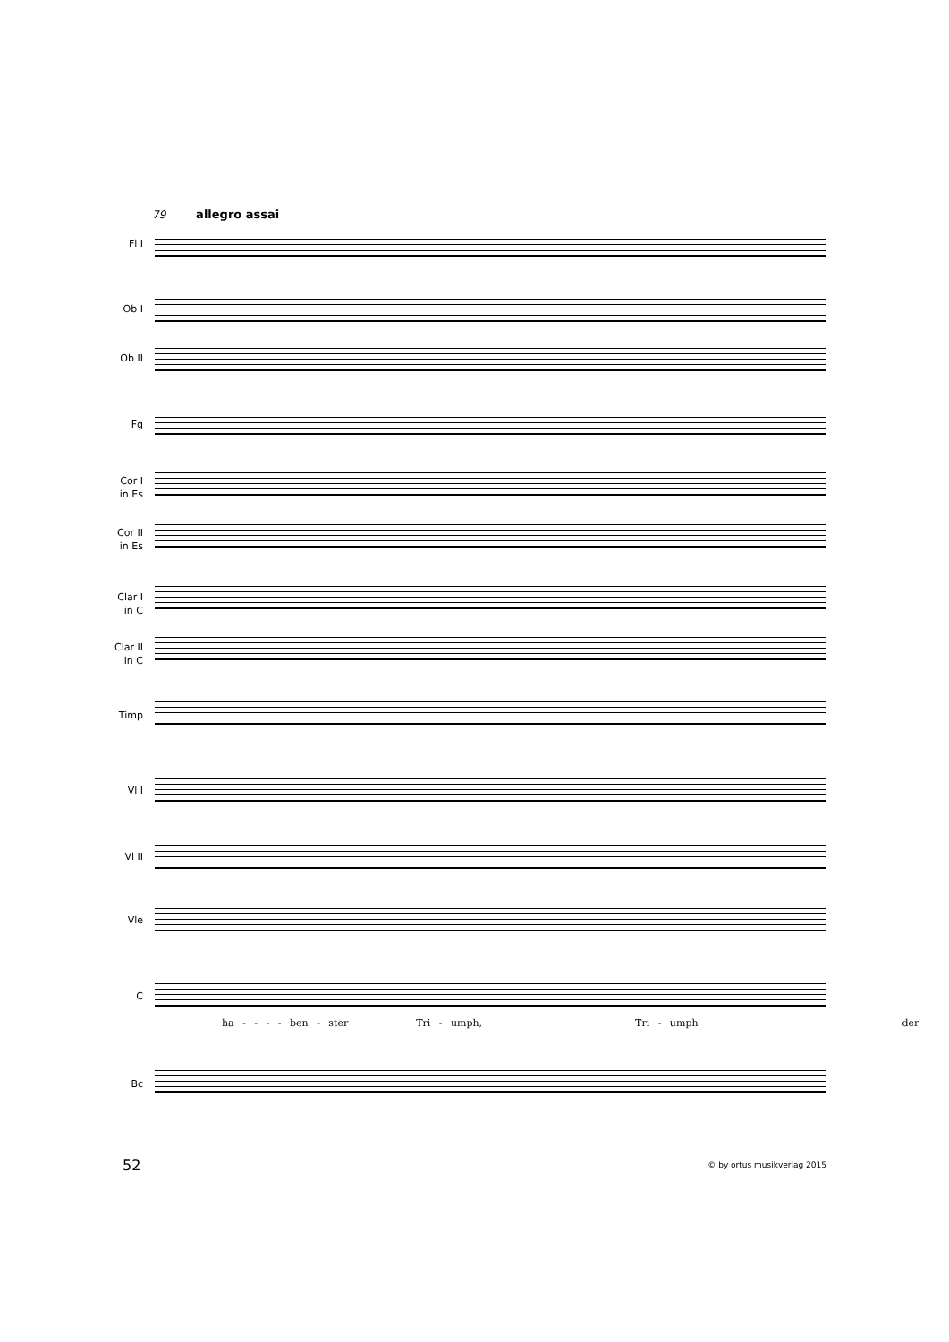79 allegro assai
Fl I
Ob I
Ob II
Fg
Cor I
in Es
Cor II
in Es
Clar I
in C
Clar II
in C
Timp
Vl I
Vl II
Vle
C
ha - - - - ben - ster Tri - umph, Tri - umph der
Bc
52 © by ortus musikverlag 2015